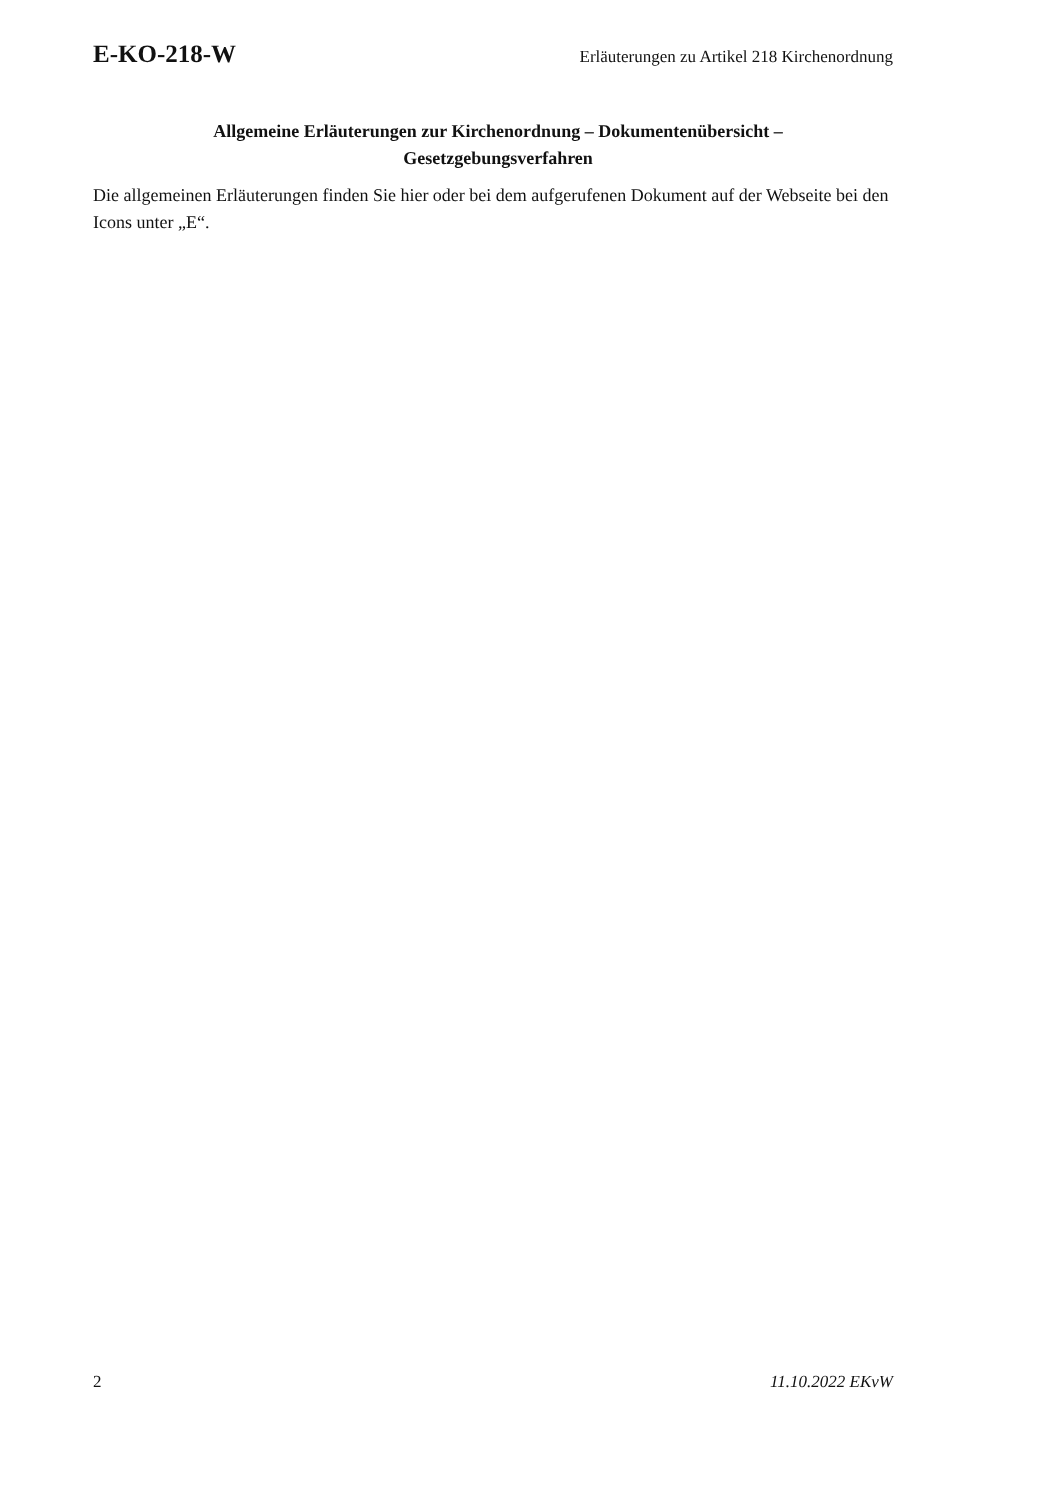E-KO-218-W Erläuterungen zu Artikel 218 Kirchenordnung
Allgemeine Erläuterungen zur Kirchenordnung – Dokumentenübersicht –
Gesetzgebungsverfahren
Die allgemeinen Erläuterungen finden Sie hier oder bei dem aufgerufenen Dokument auf der Webseite bei den Icons unter „E“.
2 11.10.2022 EKvW